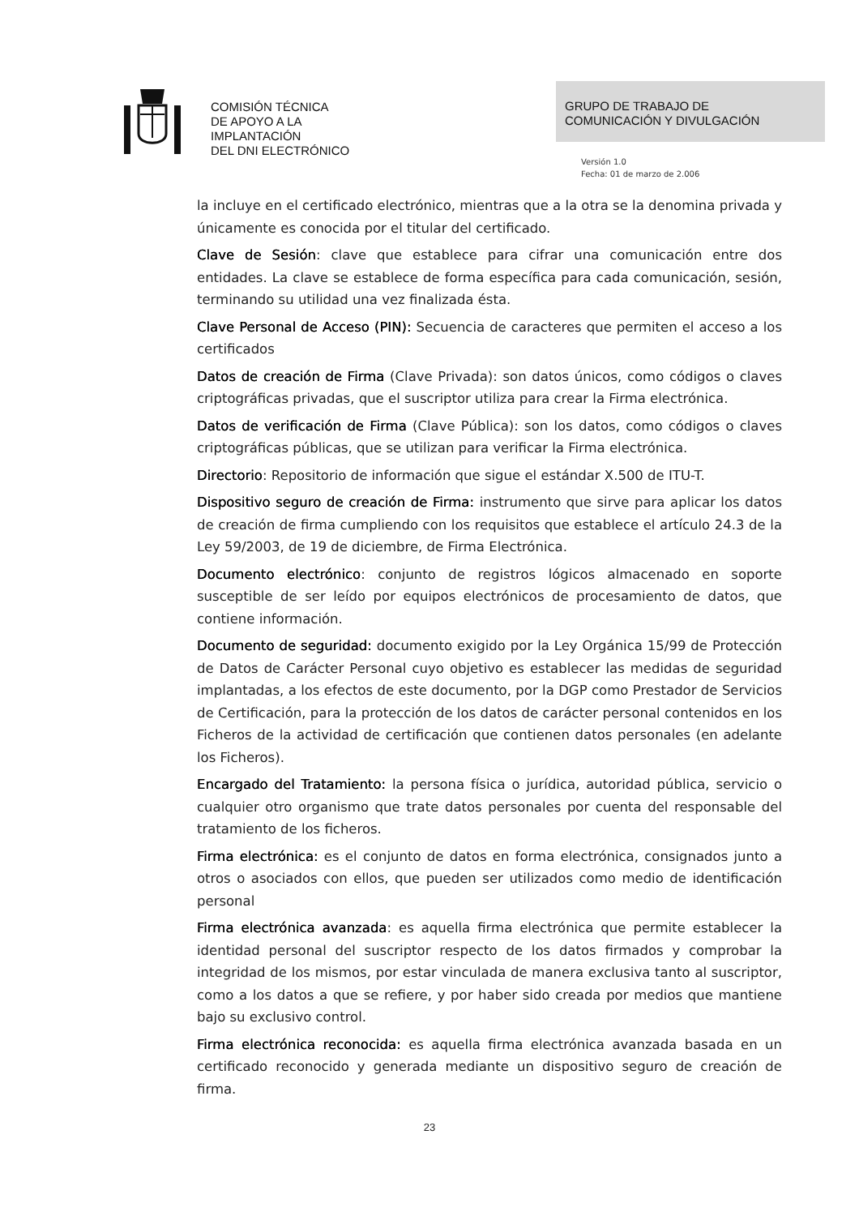COMISIÓN TÉCNICA
DE APOYO A LA
IMPLANTACIÓN
DEL DNI ELECTRÓNICO
GRUPO DE TRABAJO DE
COMUNICACIÓN Y DIVULGACIÓN
Versión 1.0
Fecha: 01 de marzo de 2.006
la incluye en el certificado electrónico, mientras que a la otra se la denomina privada y únicamente es conocida por el titular del certificado.
Clave de Sesión: clave que establece para cifrar una comunicación entre dos entidades. La clave se establece de forma específica para cada comunicación, sesión, terminando su utilidad una vez finalizada ésta.
Clave Personal de Acceso (PIN): Secuencia de caracteres que permiten el acceso a los certificados
Datos de creación de Firma (Clave Privada): son datos únicos, como códigos o claves criptográficas privadas, que el suscriptor utiliza para crear la Firma electrónica.
Datos de verificación de Firma (Clave Pública): son los datos, como códigos o claves criptográficas públicas, que se utilizan para verificar la Firma electrónica.
Directorio: Repositorio de información que sigue el estándar X.500 de ITU-T.
Dispositivo seguro de creación de Firma: instrumento que sirve para aplicar los datos de creación de firma cumpliendo con los requisitos que establece el artículo 24.3 de la Ley 59/2003, de 19 de diciembre, de Firma Electrónica.
Documento electrónico: conjunto de registros lógicos almacenado en soporte susceptible de ser leído por equipos electrónicos de procesamiento de datos, que contiene información.
Documento de seguridad: documento exigido por la Ley Orgánica 15/99 de Protección de Datos de Carácter Personal cuyo objetivo es establecer las medidas de seguridad implantadas, a los efectos de este documento, por la DGP como Prestador de Servicios de Certificación, para la protección de los datos de carácter personal contenidos en los Ficheros de la actividad de certificación que contienen datos personales (en adelante los Ficheros).
Encargado del Tratamiento: la persona física o jurídica, autoridad pública, servicio o cualquier otro organismo que trate datos personales por cuenta del responsable del tratamiento de los ficheros.
Firma electrónica: es el conjunto de datos en forma electrónica, consignados junto a otros o asociados con ellos, que pueden ser utilizados como medio de identificación personal
Firma electrónica avanzada: es aquella firma electrónica que permite establecer la identidad personal del suscriptor respecto de los datos firmados y comprobar la integridad de los mismos, por estar vinculada de manera exclusiva tanto al suscriptor, como a los datos a que se refiere, y por haber sido creada por medios que mantiene bajo su exclusivo control.
Firma electrónica reconocida: es aquella firma electrónica avanzada basada en un certificado reconocido y generada mediante un dispositivo seguro de creación de firma.
23